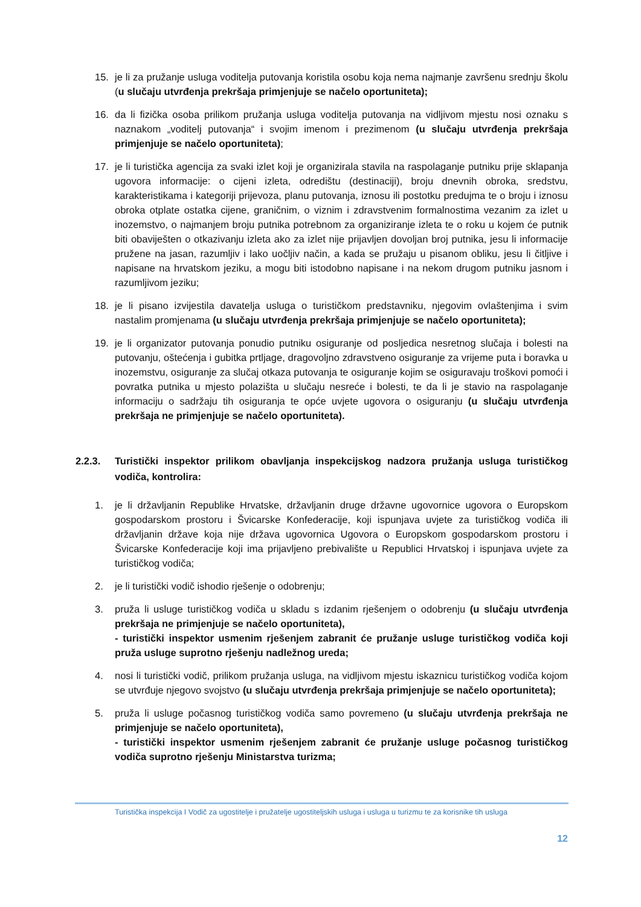15. je li za pružanje usluga voditelja putovanja koristila osobu koja nema najmanje završenu srednju školu (u slučaju utvrđenja prekršaja primjenjuje se načelo oportuniteta);
16. da li fizička osoba prilikom pružanja usluga voditelja putovanja na vidljivom mjestu nosi oznaku s naznakom „voditelj putovanja“ i svojim imenom i prezimenom (u slučaju utvrđenja prekršaja primjenjuje se načelo oportuniteta);
17. je li turistička agencija za svaki izlet koji je organizirala stavila na raspolaganje putniku prije sklapanja ugovora informacije: o cijeni izleta, odredištu (destinaciji), broju dnevnih obroka, sredstvu, karakteristikama i kategoriji prijevoza, planu putovanja, iznosu ili postotku predujma te o broju i iznosu obroka otplate ostatka cijene, graničnim, o viznim i zdravstvenim formalnostima vezanim za izlet u inozemstvo, o najmanjem broju putnika potrebnom za organiziranje izleta te o roku u kojem će putnik biti obaviješten o otkazivanju izleta ako za izlet nije prijavljen dovoljan broj putnika, jesu li informacije pružene na jasan, razumljiv i lako uočljiv način, a kada se pružaju u pisanom obliku, jesu li čitljive i napisane na hrvatskom jeziku, a mogu biti istodobno napisane i na nekom drugom putniku jasnom i razumljivom jeziku;
18. je li pisano izvijestila davatelja usluga o turističkom predstavniku, njegovim ovlaštenjima i svim nastalim promjenama (u slučaju utvrđenja prekršaja primjenjuje se načelo oportuniteta);
19. je li organizator putovanja ponudio putniku osiguranje od posljedica nesretnog slučaja i bolesti na putovanju, oštećenja i gubitka prtljage, dragovoljno zdravstveno osiguranje za vrijeme puta i boravka u inozemstvu, osiguranje za slučaj otkaza putovanja te osiguranje kojim se osiguravaju troškovi pomoći i povratka putnika u mjesto polazišta u slučaju nesreće i bolesti, te da li je stavio na raspolaganje informaciju o sadržaju tih osiguranja te opće uvjete ugovora o osiguranju (u slučaju utvrđenja prekršaja ne primjenjuje se načelo oportuniteta).
2.2.3. Turistički inspektor prilikom obavljanja inspekcijskog nadzora pružanja usluga turističkog vodiča, kontrolira:
1. je li državljanin Republike Hrvatske, državljanin druge državne ugovornice ugovora o Europskom gospodarskom prostoru i Švicarske Konfederacije, koji ispunjava uvjete za turističkog vodiča ili državljanin države koja nije država ugovornica Ugovora o Europskom gospodarskom prostoru i Švicarske Konfederacije koji ima prijavljeno prebivalište u Republici Hrvatskoj i ispunjava uvjete za turističkog vodiča;
2. je li turistički vodič ishodio rješenje o odobrenju;
3. pruža li usluge turističkog vodiča u skladu s izdanim rješenjem o odobrenju (u slučaju utvrđenja prekršaja ne primjenjuje se načelo oportuniteta),
- turistički inspektor usmenim rješenjem zabranit će pružanje usluge turističkog vodiča koji pruža usluge suprotno rješenju nadležnog ureda;
4. nosi li turistički vodič, prilikom pružanja usluga, na vidljivom mjestu iskaznicu turističkog vodiča kojom se utvrđuje njegovo svojstvo (u slučaju utvrđenja prekršaja primjenjuje se načelo oportuniteta);
5. pruža li usluge počasnog turističkog vodiča samo povremeno (u slučaju utvrđenja prekršaja ne primjenjuje se načelo oportuniteta),
- turistički inspektor usmenim rješenjem zabranit će pružanje usluge počasnog turističkog vodiča suprotno rješenju Ministarstva turizma;
Turistička inspekcija I Vodič za ugostitelje i pružatelje ugostiteljskih usluga i usluga u turizmu te za korisnike tih usluga
12